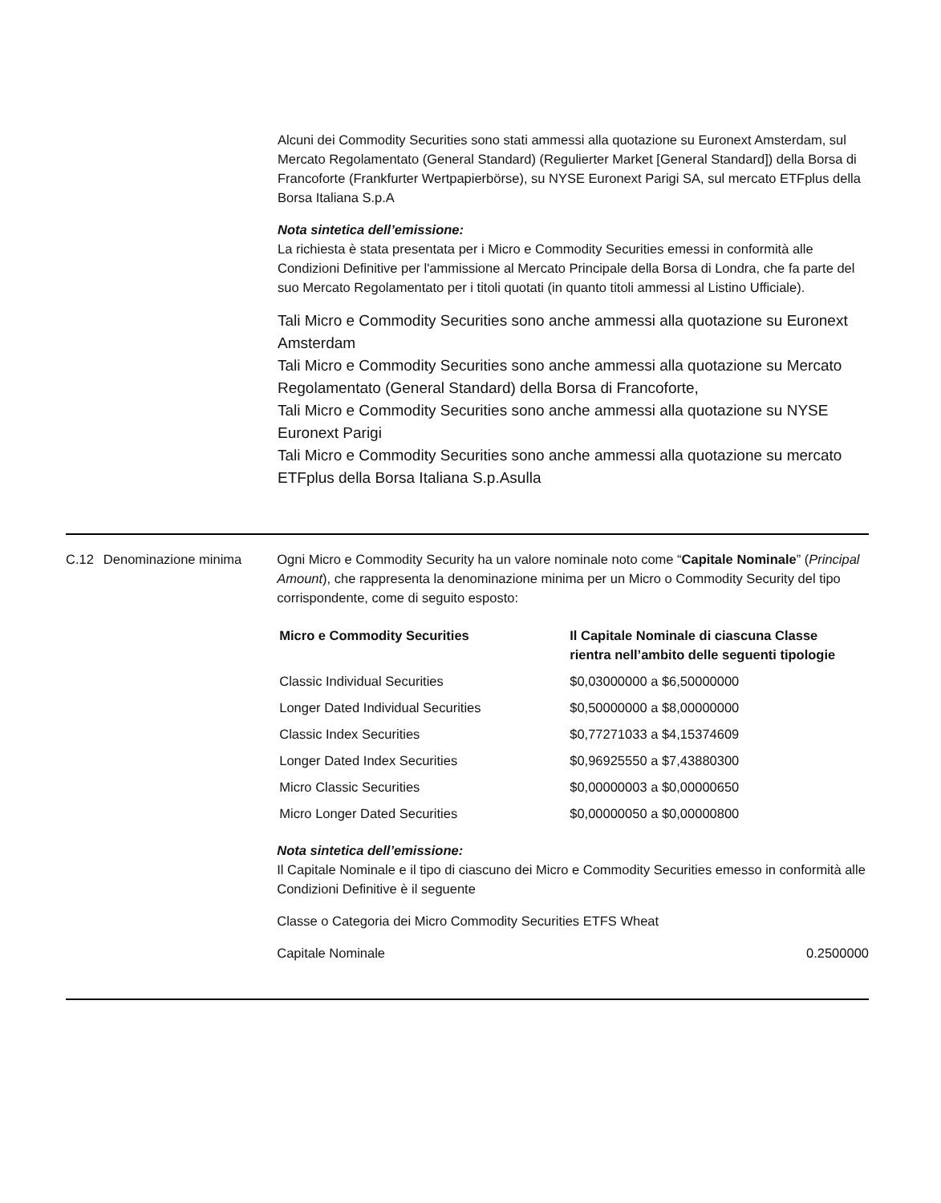Alcuni dei Commodity Securities sono stati ammessi alla quotazione su Euronext Amsterdam, sul Mercato Regolamentato (General Standard) (Regulierter Market [General Standard]) della Borsa di Francoforte (Frankfurter Wertpapierbörse), su NYSE Euronext Parigi SA, sul mercato ETFplus della Borsa Italiana S.p.A
Nota sintetica dell’emissione:
La richiesta è stata presentata per i Micro e Commodity Securities emessi in conformità alle Condizioni Definitive per l'ammissione al Mercato Principale della Borsa di Londra, che fa parte del suo Mercato Regolamentato per i titoli quotati (in quanto titoli ammessi al Listino Ufficiale).
Tali Micro e Commodity Securities sono anche ammessi alla quotazione su Euronext Amsterdam
Tali Micro e Commodity Securities sono anche ammessi alla quotazione su Mercato Regolamentato (General Standard) della Borsa di Francoforte,
Tali Micro e Commodity Securities sono anche ammessi alla quotazione su NYSE Euronext Parigi
Tali Micro e Commodity Securities sono anche ammessi alla quotazione su mercato ETFplus della Borsa Italiana S.p.Asulla
C.12 Denominazione minima Ogni Micro e Commodity Security ha un valore nominale noto come “Capitale Nominale” (Principal Amount), che rappresenta la denominazione minima per un Micro o Commodity Security del tipo corrispondente, come di seguito esposto:
| Micro e Commodity Securities | Il Capitale Nominale di ciascuna Classe rientra nell’ambito delle seguenti tipologie |
| --- | --- |
| Classic Individual Securities | $0,03000000 a $6,50000000 |
| Longer Dated Individual Securities | $0,50000000 a $8,00000000 |
| Classic Index Securities | $0,77271033 a $4,15374609 |
| Longer Dated Index Securities | $0,96925550 a $7,43880300 |
| Micro Classic Securities | $0,00000003 a $0,00000650 |
| Micro Longer Dated Securities | $0,00000050 a $0,00000800 |
Nota sintetica dell’emissione:
Il Capitale Nominale e il tipo di ciascuno dei Micro e Commodity Securities emesso in conformità alle Condizioni Definitive è il seguente
Classe o Categoria dei Micro Commodity Securities ETFS Wheat
Capitale Nominale 0.2500000